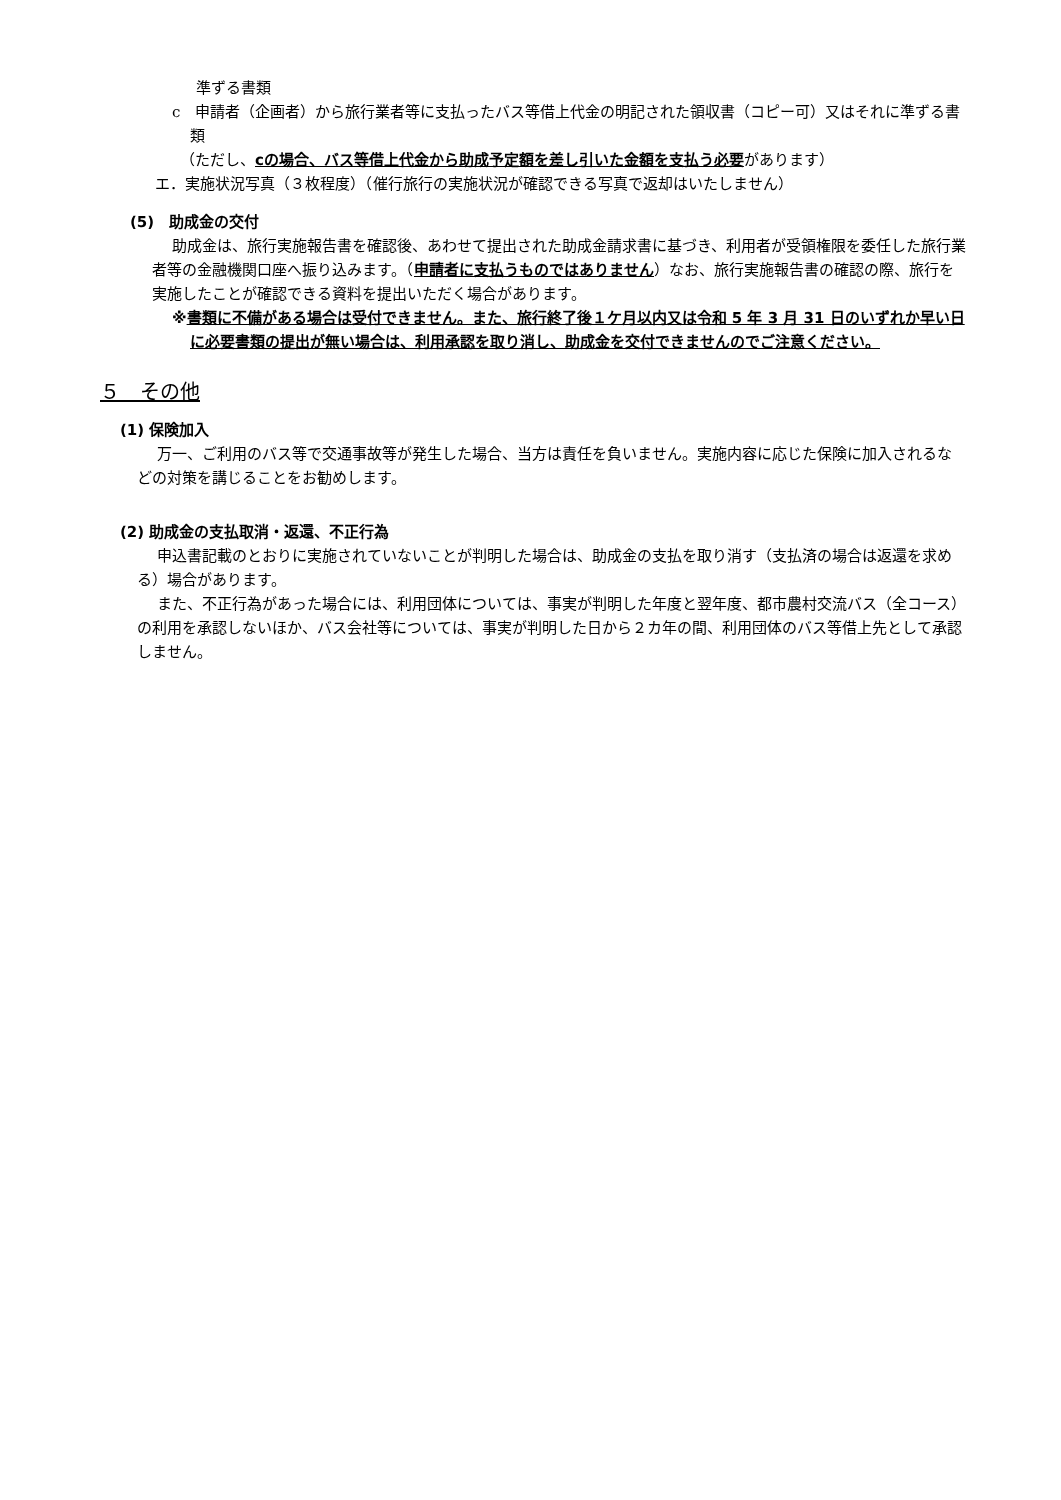準ずる書類
c　申請者（企画者）から旅行業者等に支払ったバス等借上代金の明記された領収書（コピー可）又はそれに準ずる書類
（ただし、cの場合、バス等借上代金から助成予定額を差し引いた金額を支払う必要があります）
エ．実施状況写真（３枚程度）（催行旅行の実施状況が確認できる写真で返却はいたしません）
(5)　助成金の交付
助成金は、旅行実施報告書を確認後、あわせて提出された助成金請求書に基づき、利用者が受領権限を委任した旅行業者等の金融機関口座へ振り込みます。（申請者に支払うものではありません）なお、旅行実施報告書の確認の際、旅行を実施したことが確認できる資料を提出いただく場合があります。
※書類に不備がある場合は受付できません。また、旅行終了後１ケ月以内又は令和 5 年 3 月 31 日のいずれか早い日に必要書類の提出が無い場合は、利用承認を取り消し、助成金を交付できませんのでご注意ください。
５　その他
(1) 保険加入
万一、ご利用のバス等で交通事故等が発生した場合、当方は責任を負いません。実施内容に応じた保険に加入されるなどの対策を講じることをお勧めします。
(2) 助成金の支払取消・返還、不正行為
申込書記載のとおりに実施されていないことが判明した場合は、助成金の支払を取り消す（支払済の場合は返還を求める）場合があります。
また、不正行為があった場合には、利用団体については、事実が判明した年度と翌年度、都市農村交流バス（全コース）の利用を承認しないほか、バス会社等については、事実が判明した日から２カ年の間、利用団体のバス等借上先として承認しません。